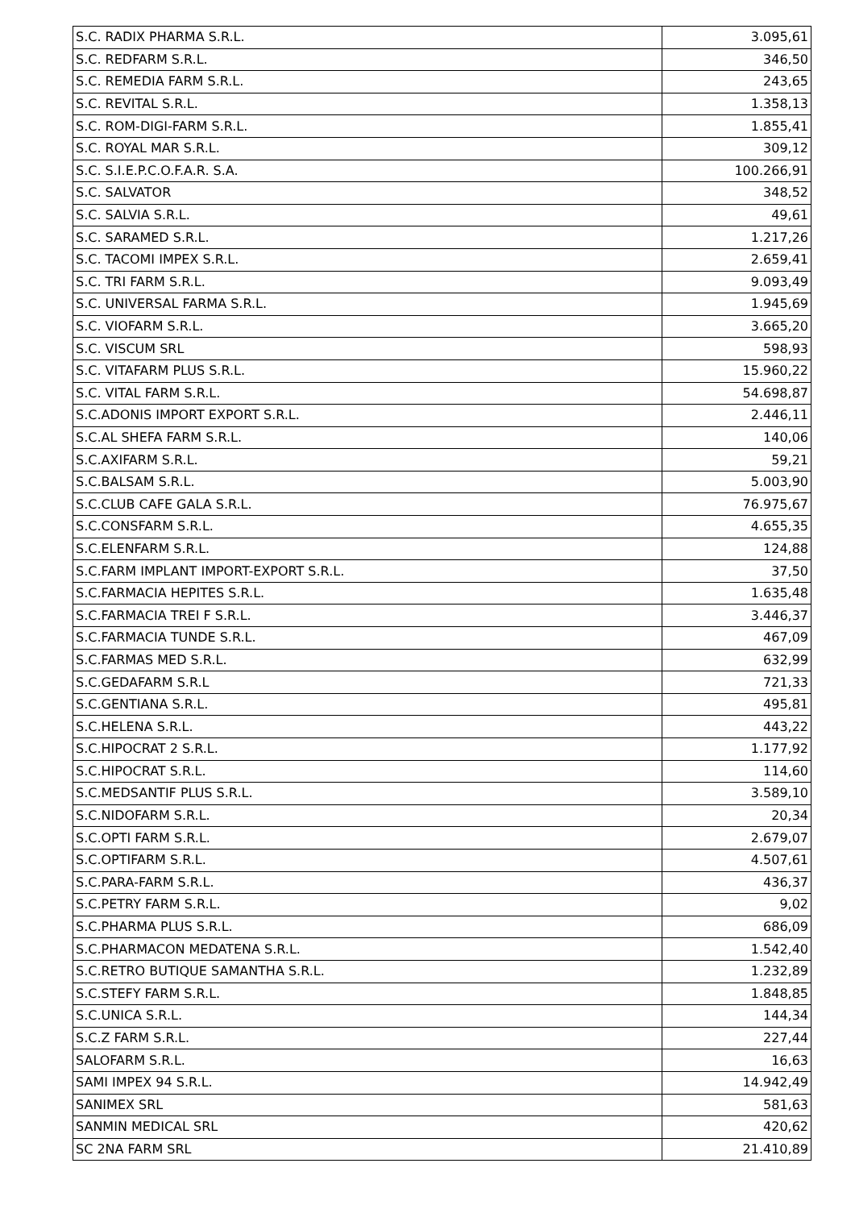| S.C. RADIX PHARMA S.R.L. | 3.095,61 |
| S.C. REDFARM S.R.L. | 346,50 |
| S.C. REMEDIA FARM S.R.L. | 243,65 |
| S.C. REVITAL S.R.L. | 1.358,13 |
| S.C. ROM-DIGI-FARM S.R.L. | 1.855,41 |
| S.C. ROYAL MAR S.R.L. | 309,12 |
| S.C. S.I.E.P.C.O.F.A.R. S.A. | 100.266,91 |
| S.C. SALVATOR | 348,52 |
| S.C. SALVIA S.R.L. | 49,61 |
| S.C. SARAMED S.R.L. | 1.217,26 |
| S.C. TACOMI IMPEX S.R.L. | 2.659,41 |
| S.C. TRI FARM S.R.L. | 9.093,49 |
| S.C. UNIVERSAL FARMA S.R.L. | 1.945,69 |
| S.C. VIOFARM S.R.L. | 3.665,20 |
| S.C. VISCUM SRL | 598,93 |
| S.C. VITAFARM PLUS S.R.L. | 15.960,22 |
| S.C. VITAL FARM S.R.L. | 54.698,87 |
| S.C.ADONIS IMPORT EXPORT S.R.L. | 2.446,11 |
| S.C.AL SHEFA FARM S.R.L. | 140,06 |
| S.C.AXIFARM S.R.L. | 59,21 |
| S.C.BALSAM S.R.L. | 5.003,90 |
| S.C.CLUB CAFE GALA S.R.L. | 76.975,67 |
| S.C.CONSFARM S.R.L. | 4.655,35 |
| S.C.ELENFARM S.R.L. | 124,88 |
| S.C.FARM IMPLANT IMPORT-EXPORT S.R.L. | 37,50 |
| S.C.FARMACIA HEPITES S.R.L. | 1.635,48 |
| S.C.FARMACIA TREI F S.R.L. | 3.446,37 |
| S.C.FARMACIA TUNDE S.R.L. | 467,09 |
| S.C.FARMAS MED S.R.L. | 632,99 |
| S.C.GEDAFARM S.R.L | 721,33 |
| S.C.GENTIANA S.R.L. | 495,81 |
| S.C.HELENA S.R.L. | 443,22 |
| S.C.HIPOCRAT 2 S.R.L. | 1.177,92 |
| S.C.HIPOCRAT S.R.L. | 114,60 |
| S.C.MEDSANTIF PLUS S.R.L. | 3.589,10 |
| S.C.NIDOFARM S.R.L. | 20,34 |
| S.C.OPTI FARM S.R.L. | 2.679,07 |
| S.C.OPTIFARM S.R.L. | 4.507,61 |
| S.C.PARA-FARM S.R.L. | 436,37 |
| S.C.PETRY FARM S.R.L. | 9,02 |
| S.C.PHARMA PLUS S.R.L. | 686,09 |
| S.C.PHARMACON MEDATENA S.R.L. | 1.542,40 |
| S.C.RETRO BUTIQUE SAMANTHA S.R.L. | 1.232,89 |
| S.C.STEFY FARM S.R.L. | 1.848,85 |
| S.C.UNICA S.R.L. | 144,34 |
| S.C.Z FARM S.R.L. | 227,44 |
| SALOFARM S.R.L. | 16,63 |
| SAMI IMPEX 94 S.R.L. | 14.942,49 |
| SANIMEX SRL | 581,63 |
| SANMIN MEDICAL SRL | 420,62 |
| SC 2NA FARM SRL | 21.410,89 |